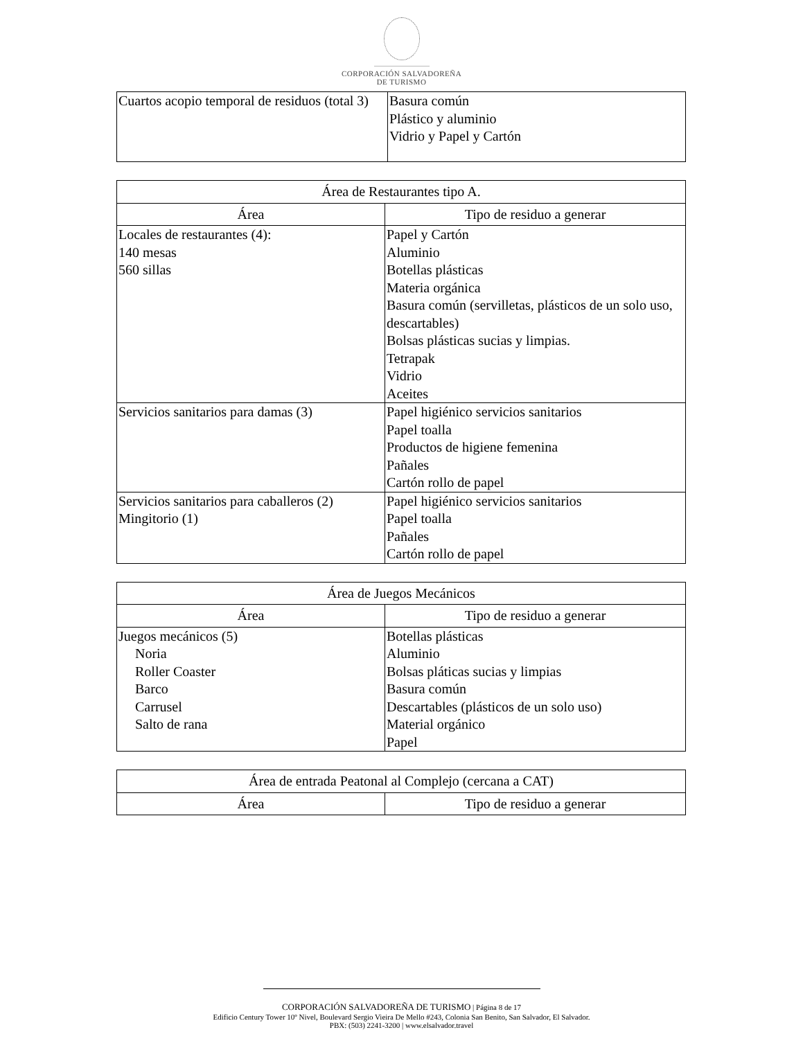CORPORACIÓN SALVADOREÑA
DE TURISMO
| Cuartos acopio temporal de residuos (total 3) | Basura común Plástico y aluminio Vidrio y Papel y Cartón |
| Área de Restaurantes tipo A. | |
| --- | --- |
| Área | Tipo de residuo a generar |
| Locales de restaurantes (4): 140 mesas 560 sillas | Papel y Cartón Aluminio Botellas plásticas Materia orgánica Basura común (servilletas, plásticos de un solo uso, descartables) Bolsas plásticas sucias y limpias. Tetrapak Vidrio Aceites |
| Servicios sanitarios para damas (3) | Papel higiénico servicios sanitarios Papel toalla Productos de higiene femenina Pañales Cartón rollo de papel |
| Servicios sanitarios para caballeros (2) Mingitorio (1) | Papel higiénico servicios sanitarios Papel toalla Pañales Cartón rollo de papel |
| Área de Juegos Mecánicos | |
| --- | --- |
| Área | Tipo de residuo a generar |
| Juegos mecánicos (5) Noria Roller Coaster Barco Carrusel Salto de rana | Botellas plásticas Aluminio Bolsas pláticas sucias y limpias Basura común Descartables (plásticos de un solo uso) Material orgánico Papel |
| Área de entrada Peatonal al Complejo (cercana a CAT) | |
| --- | --- |
| Área | Tipo de residuo a generar |
CORPORACIÓN SALVADOREÑA DE TURISMO | Página 8 de 17
Edificio Century Tower 10º Nivel, Boulevard Sergio Vieira De Mello #243, Colonia San Benito, San Salvador, El Salvador.
PBX: (503) 2241-3200 | www.elsalvador.travel